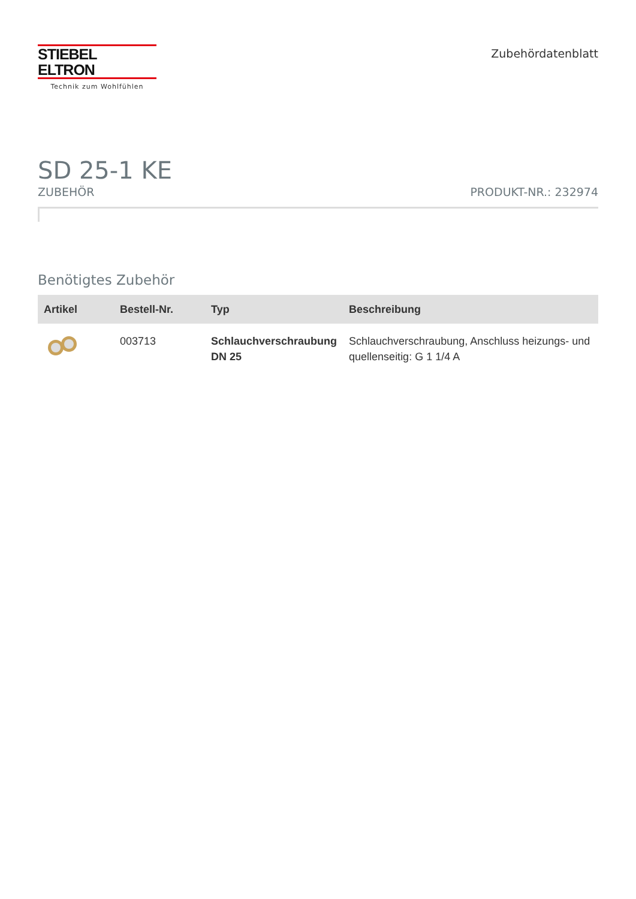STIEBEL ELTRON
Technik zum Wohlfühlen
Zubehördatenblatt
SD 25-1 KE
ZUBEHÖR PRODUKT-NR.: 232974
Benötigtes Zubehör
| Artikel | Bestell-Nr. | Typ | Beschreibung |
| --- | --- | --- | --- |
| | 003713 | Schlauchverschraubung DN 25 | Schlauchverschraubung, Anschluss heizungs- und quellenseitig: G 1 1/4 A |